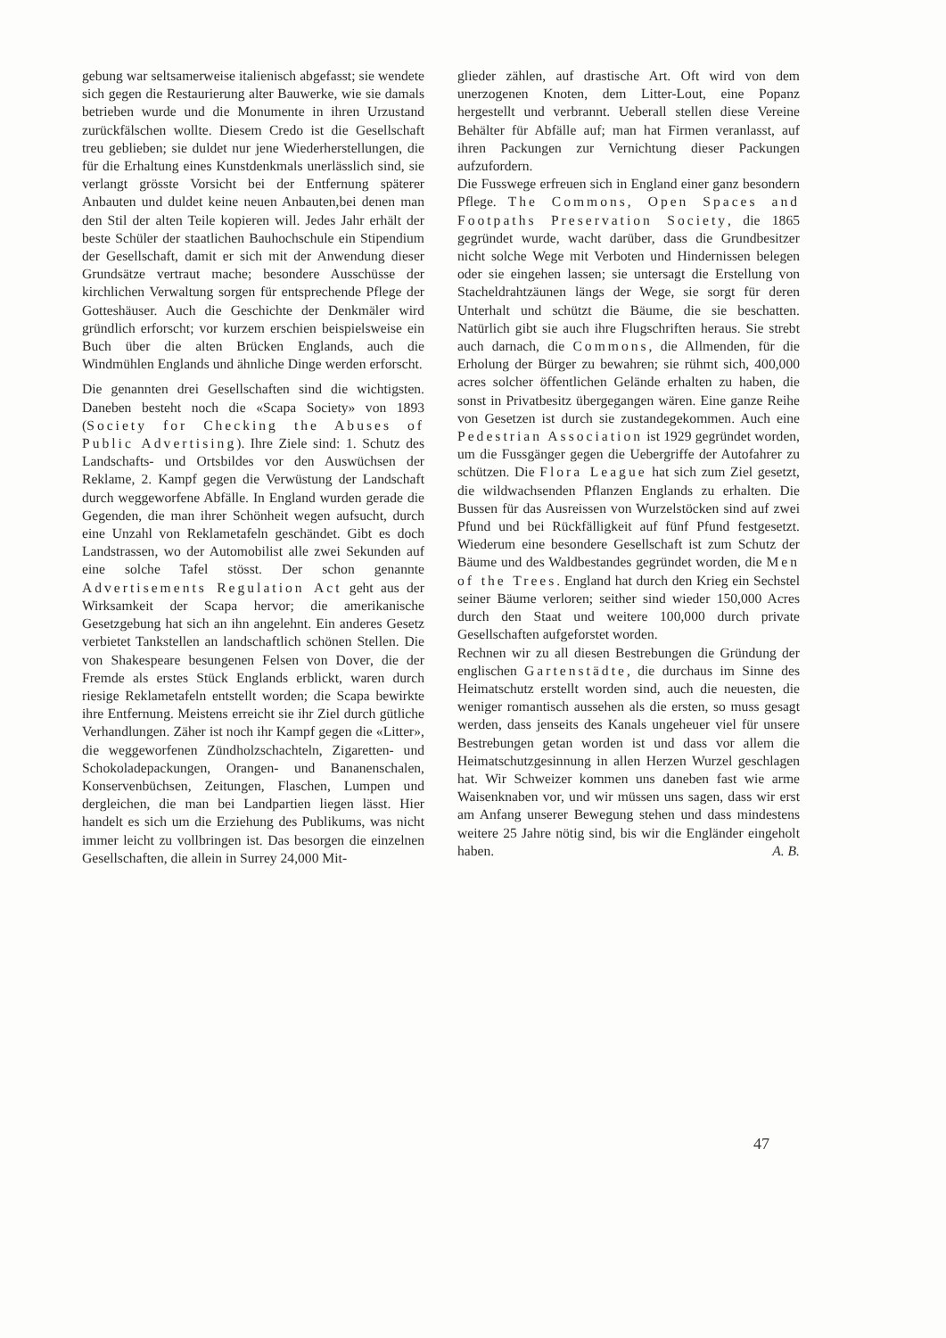gebung war seltsamerweise italienisch abgefasst; sie wendete sich gegen die Restaurierung alter Bauwerke, wie sie damals betrieben wurde und die Monumente in ihren Urzustand zurückfälschen wollte. Diesem Credo ist die Gesellschaft treu geblieben; sie duldet nur jene Wiederherstellungen, die für die Erhaltung eines Kunstdenkmals unerlässlich sind, sie verlangt grösste Vorsicht bei der Entfernung späterer Anbauten und duldet keine neuen Anbauten,bei denen man den Stil der alten Teile kopieren will. Jedes Jahr erhält der beste Schüler der staatlichen Bauhochschule ein Stipendium der Gesellschaft, damit er sich mit der Anwendung dieser Grundsätze vertraut mache; besondere Ausschüsse der kirchlichen Verwaltung sorgen für entsprechende Pflege der Gotteshäuser. Auch die Geschichte der Denkmäler wird gründlich erforscht; vor kurzem erschien beispielsweise ein Buch über die alten Brücken Englands, auch die Windmühlen Englands und ähnliche Dinge werden erforscht.
Die genannten drei Gesellschaften sind die wichtigsten. Daneben besteht noch die «Scapa Society» von 1893 (Society for Checking the Abuses of Public Advertising). Ihre Ziele sind: 1. Schutz des Landschafts- und Ortsbildes vor den Auswüchsen der Reklame, 2. Kampf gegen die Verwüstung der Landschaft durch weggeworfene Abfälle. In England wurden gerade die Gegenden, die man ihrer Schönheit wegen aufsucht, durch eine Unzahl von Reklametafeln geschändet. Gibt es doch Landstrassen, wo der Automobilist alle zwei Sekunden auf eine solche Tafel stösst. Der schon genannte Advertisements Regulation Act geht aus der Wirksamkeit der Scapa hervor; die amerikanische Gesetzgebung hat sich an ihn angelehnt. Ein anderes Gesetz verbietet Tankstellen an landschaftlich schönen Stellen. Die von Shakespeare besungenen Felsen von Dover, die der Fremde als erstes Stück Englands erblickt, waren durch riesige Reklametafeln entstellt worden; die Scapa bewirkte ihre Entfernung. Meistens erreicht sie ihr Ziel durch gütliche Verhandlungen. Zäher ist noch ihr Kampf gegen die «Litter», die weggeworfenen Zündholzschachteln, Zigaretten- und Schokoladepackungen, Orangen- und Bananenschalen, Konservenbüchsen, Zeitungen, Flaschen, Lumpen und dergleichen, die man bei Landpartien liegen lässt. Hier handelt es sich um die Erziehung des Publikums, was nicht immer leicht zu vollbringen ist. Das besorgen die einzelnen Gesellschaften, die allein in Surrey 24,000 Mit-
glieder zählen, auf drastische Art. Oft wird von dem unerzogenen Knoten, dem Litter-Lout, eine Popanz hergestellt und verbrannt. Ueberall stellen diese Vereine Behälter für Abfälle auf; man hat Firmen veranlasst, auf ihren Packungen zur Vernichtung dieser Packungen aufzufordern.
Die Fusswege erfreuen sich in England einer ganz besondern Pflege. The Commons, Open Spaces and Footpaths Preservation Society, die 1865 gegründet wurde, wacht darüber, dass die Grundbesitzer nicht solche Wege mit Verboten und Hindernissen belegen oder sie eingehen lassen; sie untersagt die Erstellung von Stacheldrahtzäunen längs der Wege, sie sorgt für deren Unterhalt und schützt die Bäume, die sie beschatten. Natürlich gibt sie auch ihre Flugschriften heraus. Sie strebt auch darnach, die Commons, die Allmenden, für die Erholung der Bürger zu bewahren; sie rühmt sich, 400,000 acres solcher öffentlichen Gelände erhalten zu haben, die sonst in Privatbesitz übergegangen wären. Eine ganze Reihe von Gesetzen ist durch sie zustandegekommen. Auch eine Pedestrian Association ist 1929 gegründet worden, um die Fussgänger gegen die Uebergriffe der Autofahrer zu schützen. Die Flora League hat sich zum Ziel gesetzt, die wildwachsenden Pflanzen Englands zu erhalten. Die Bussen für das Ausreissen von Wurzelstöcken sind auf zwei Pfund und bei Rückfälligkeit auf fünf Pfund festgesetzt. Wiederum eine besondere Gesellschaft ist zum Schutz der Bäume und des Waldbestandes gegründet worden, die Men of the Trees. England hat durch den Krieg ein Sechstel seiner Bäume verloren; seither sind wieder 150,000 Acres durch den Staat und weitere 100,000 durch private Gesellschaften aufgeforstet worden.
Rechnen wir zu all diesen Bestrebungen die Gründung der englischen Gartenstädte, die durchaus im Sinne des Heimatschutz erstellt worden sind, auch die neuesten, die weniger romantisch aussehen als die ersten, so muss gesagt werden, dass jenseits des Kanals ungeheuer viel für unsere Bestrebungen getan worden ist und dass vor allem die Heimatschutzgesinnung in allen Herzen Wurzel geschlagen hat. Wir Schweizer kommen uns daneben fast wie arme Waisenknaben vor, und wir müssen uns sagen, dass wir erst am Anfang unserer Bewegung stehen und dass mindestens weitere 25 Jahre nötig sind, bis wir die Engländer eingeholt haben. A. B.
47